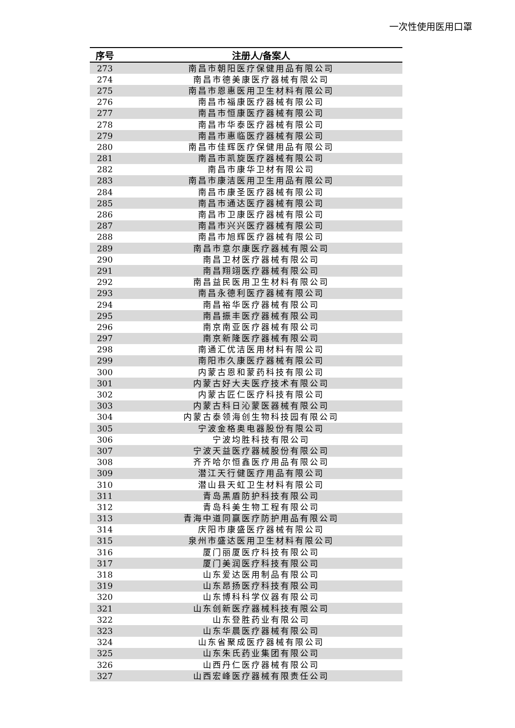一次性使用医用口罩
| 序号 | 注册人/备案人 |
| --- | --- |
| 273 | 南昌市朝阳医疗保健用品有限公司 |
| 274 | 南昌市德美康医疗器械有限公司 |
| 275 | 南昌市恩惠医用卫生材料有限公司 |
| 276 | 南昌市福康医疗器械有限公司 |
| 277 | 南昌市恒康医疗器械有限公司 |
| 278 | 南昌市华泰医疗器械有限公司 |
| 279 | 南昌市惠临医疗器械有限公司 |
| 280 | 南昌市佳辉医疗保健用品有限公司 |
| 281 | 南昌市凯旋医疗器械有限公司 |
| 282 | 南昌市康华卫材有限公司 |
| 283 | 南昌市康洁医用卫生用品有限公司 |
| 284 | 南昌市康圣医疗器械有限公司 |
| 285 | 南昌市通达医疗器械有限公司 |
| 286 | 南昌市卫康医疗器械有限公司 |
| 287 | 南昌市兴兴医疗器械有限公司 |
| 288 | 南昌市旭辉医疗器械有限公司 |
| 289 | 南昌市意尔康医疗器械有限公司 |
| 290 | 南昌卫材医疗器械有限公司 |
| 291 | 南昌翔翊医疗器械有限公司 |
| 292 | 南昌益民医用卫生材料有限公司 |
| 293 | 南昌永德利医疗器械有限公司 |
| 294 | 南昌裕华医疗器械有限公司 |
| 295 | 南昌振丰医疗器械有限公司 |
| 296 | 南京南亚医疗器械有限公司 |
| 297 | 南京新隆医疗器械有限公司 |
| 298 | 南通汇优洁医用材料有限公司 |
| 299 | 南阳市久康医疗器械有限公司 |
| 300 | 内蒙古恩和蒙药科技有限公司 |
| 301 | 内蒙古好大夫医疗技术有限公司 |
| 302 | 内蒙古匠仁医疗科技有限公司 |
| 303 | 内蒙古科日沁蒙医器械有限公司 |
| 304 | 内蒙古泰领海创生物科技园有限公司 |
| 305 | 宁波金格奥电器股份有限公司 |
| 306 | 宁波均胜科技有限公司 |
| 307 | 宁波天益医疗器械股份有限公司 |
| 308 | 齐齐哈尔恒鑫医疗用品有限公司 |
| 309 | 潜江天行健医疗用品有限公司 |
| 310 | 潜山县天虹卫生材料有限公司 |
| 311 | 青岛黑盾防护科技有限公司 |
| 312 | 青岛科美生物工程有限公司 |
| 313 | 青海中道同赢医疗防护用品有限公司 |
| 314 | 庆阳市康盛医疗器械有限公司 |
| 315 | 泉州市盛达医用卫生材料有限公司 |
| 316 | 厦门丽厦医疗科技有限公司 |
| 317 | 厦门美润医疗科技有限公司 |
| 318 | 山东爱达医用制品有限公司 |
| 319 | 山东昂扬医疗科技有限公司 |
| 320 | 山东博科科学仪器有限公司 |
| 321 | 山东创新医疗器械科技有限公司 |
| 322 | 山东登胜药业有限公司 |
| 323 | 山东华晨医疗器械有限公司 |
| 324 | 山东省聚成医疗器械有限公司 |
| 325 | 山东朱氏药业集团有限公司 |
| 326 | 山西丹仁医疗器械有限公司 |
| 327 | 山西宏峰医疗器械有限责任公司 |